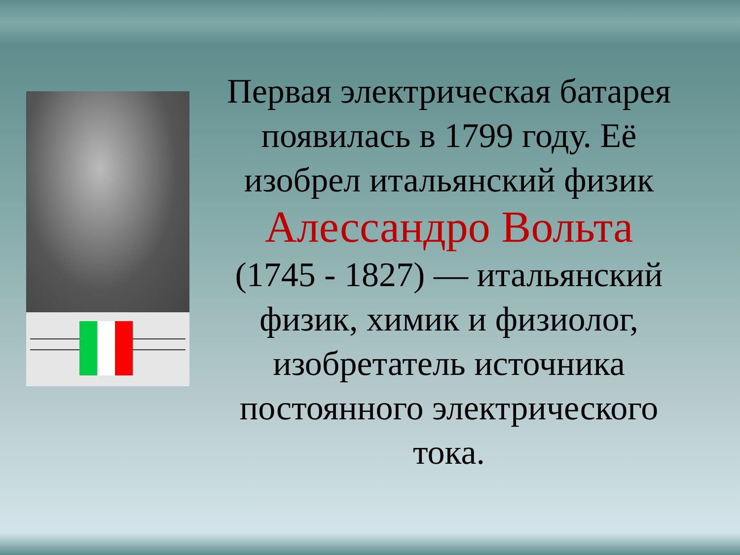Первая электрическая батарея появилась в 1799 году. Её изобрел итальянский физик
Алессандро Вольта
(1745 - 1827) — итальянский физик, химик и физиолог, изобретатель источника постоянного электрического тока.